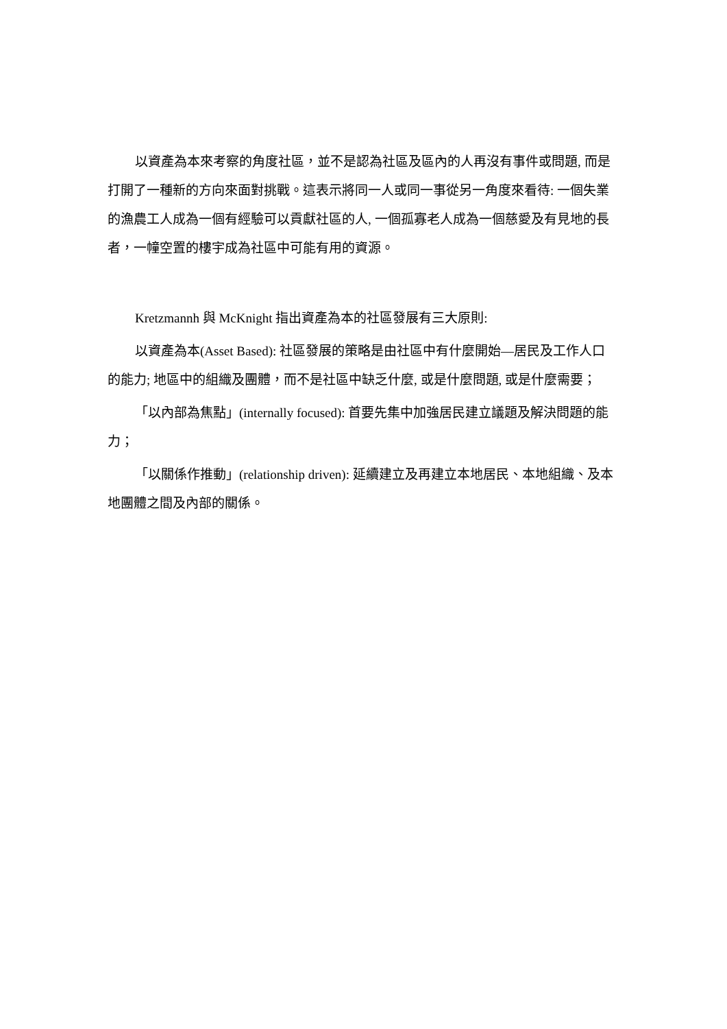以資產為本來考察的角度社區，並不是認為社區及區內的人再沒有事件或問題, 而是打開了一種新的方向來面對挑戰。這表示將同一人或同一事從另一角度來看待: 一個失業的漁農工人成為一個有經驗可以貢獻社區的人, 一個孤寡老人成為一個慈愛及有見地的長者，一幢空置的樓宇成為社區中可能有用的資源。
Kretzmannh 與 McKnight 指出資產為本的社區發展有三大原則:
以資產為本(Asset Based): 社區發展的策略是由社區中有什麼開始—居民及工作人口的能力; 地區中的組織及團體，而不是社區中缺乏什麼, 或是什麼問題, 或是什麼需要；
「以內部為焦點」(internally focused): 首要先集中加強居民建立議題及解決問題的能力；
「以關係作推動」(relationship driven): 延續建立及再建立本地居民、本地組織、及本地團體之間及內部的關係。